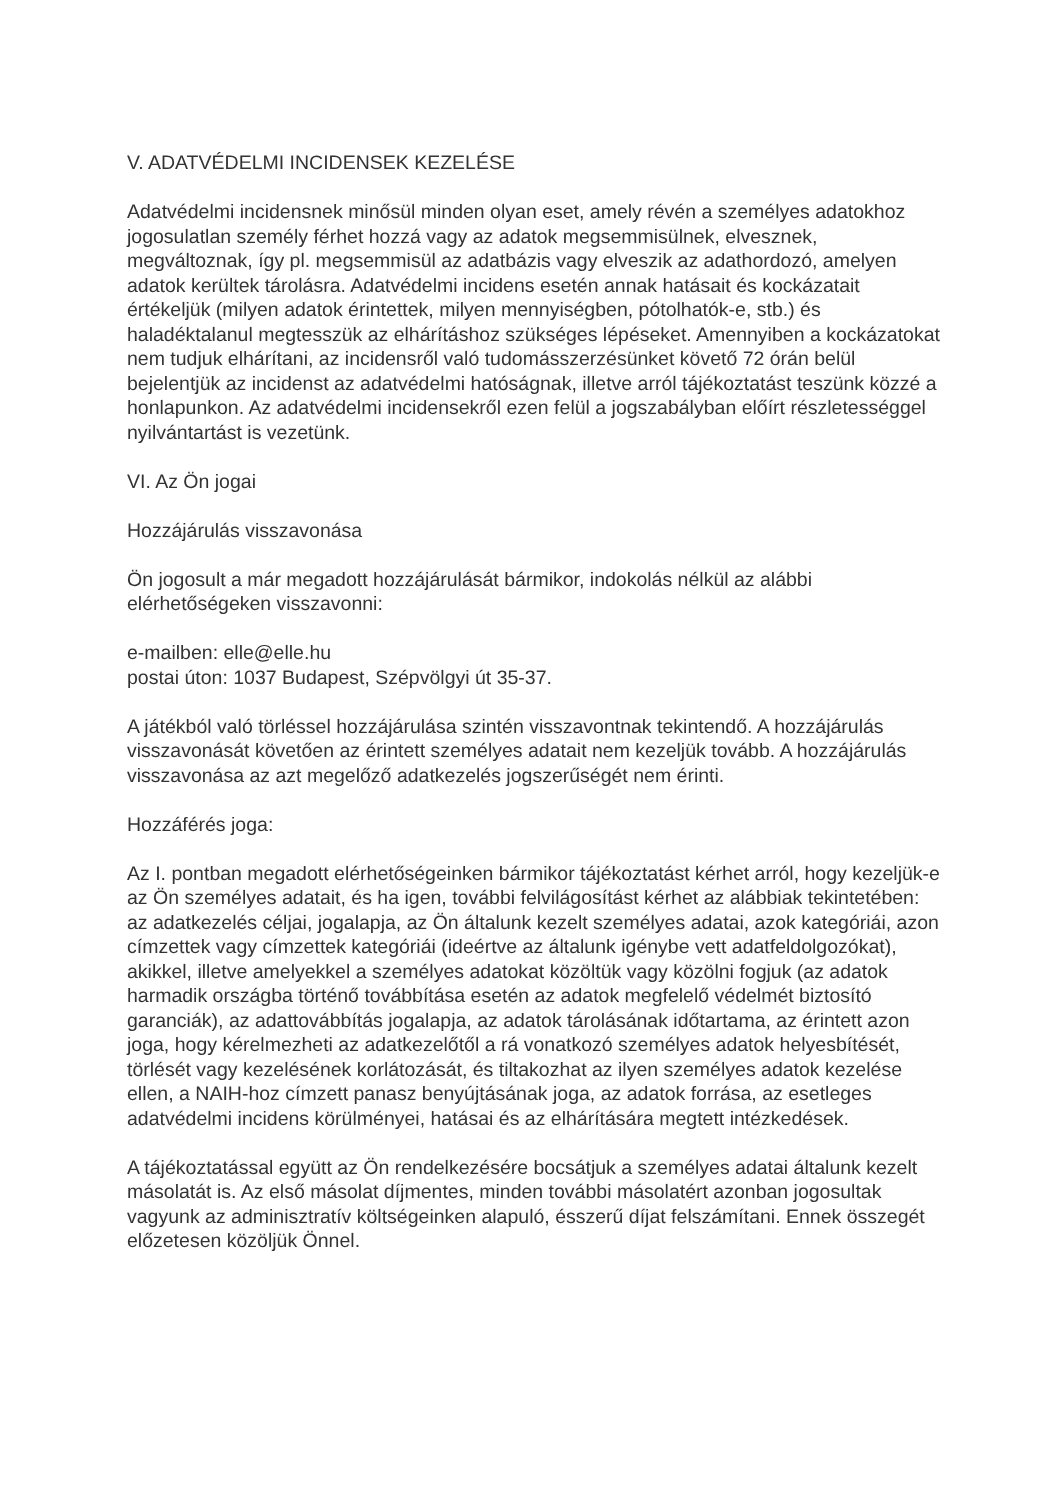V. ADATVÉDELMI INCIDENSEK KEZELÉSE
Adatvédelmi incidensnek minősül minden olyan eset, amely révén a személyes adatokhoz jogosulatlan személy férhet hozzá vagy az adatok megsemmisülnek, elvesznek, megváltoznak, így pl. megsemmisül az adatbázis vagy elveszik az adathordozó, amelyen adatok kerültek tárolásra. Adatvédelmi incidens esetén annak hatásait és kockázatait értékeljük (milyen adatok érintettek, milyen mennyiségben, pótolhatók-e, stb.) és haladéktalanul megtesszük az elhárításhoz szükséges lépéseket. Amennyiben a kockázatokat nem tudjuk elhárítani, az incidensről való tudomásszerzésünket követő 72 órán belül bejelentjük az incidenst az adatvédelmi hatóságnak, illetve arról tájékoztatást teszünk közzé a honlapunkon. Az adatvédelmi incidensekről ezen felül a jogszabályban előírt részletességgel nyilvántartást is vezetünk.
VI. Az Ön jogai
Hozzájárulás visszavonása
Ön jogosult a már megadott hozzájárulását bármikor, indokolás nélkül az alábbi elérhetőségeken visszavonni:
e-mailben: elle@elle.hu
postai úton: 1037 Budapest, Szépvölgyi út 35-37.
A játékból való törléssel hozzájárulása szintén visszavontnak tekintendő. A hozzájárulás visszavonását követően az érintett személyes adatait nem kezeljük tovább. A hozzájárulás visszavonása az azt megelőző adatkezelés jogszerűségét nem érinti.
Hozzáférés joga:
Az I. pontban megadott elérhetőségeinken bármikor tájékoztatást kérhet arról, hogy kezeljük-e az Ön személyes adatait, és ha igen, további felvilágosítást kérhet az alábbiak tekintetében: az adatkezelés céljai, jogalapja, az Ön általunk kezelt személyes adatai, azok kategóriái, azon címzettek vagy címzettek kategóriái (ideértve az általunk igénybe vett adatfeldolgozókat), akikkel, illetve amelyekkel a személyes adatokat közöltük vagy közölni fogjuk (az adatok harmadik országba történő továbbítása esetén az adatok megfelelő védelmét biztosító garanciák), az adattovábbítás jogalapja, az adatok tárolásának időtartama, az érintett azon joga, hogy kérelmezheti az adatkezelőtől a rá vonatkozó személyes adatok helyesbítését, törlését vagy kezelésének korlátozását, és tiltakozhat az ilyen személyes adatok kezelése ellen, a NAIH-hoz címzett panasz benyújtásának joga, az adatok forrása, az esetleges adatvédelmi incidens körülményei, hatásai és az elhárítására megtett intézkedések.
A tájékoztatással együtt az Ön rendelkezésére bocsátjuk a személyes adatai általunk kezelt másolatát is. Az első másolat díjmentes, minden további másolatért azonban jogosultak vagyunk az adminisztratív költségeinken alapuló, ésszerű díjat felszámítani. Ennek összegét előzetesen közöljük Önnel.